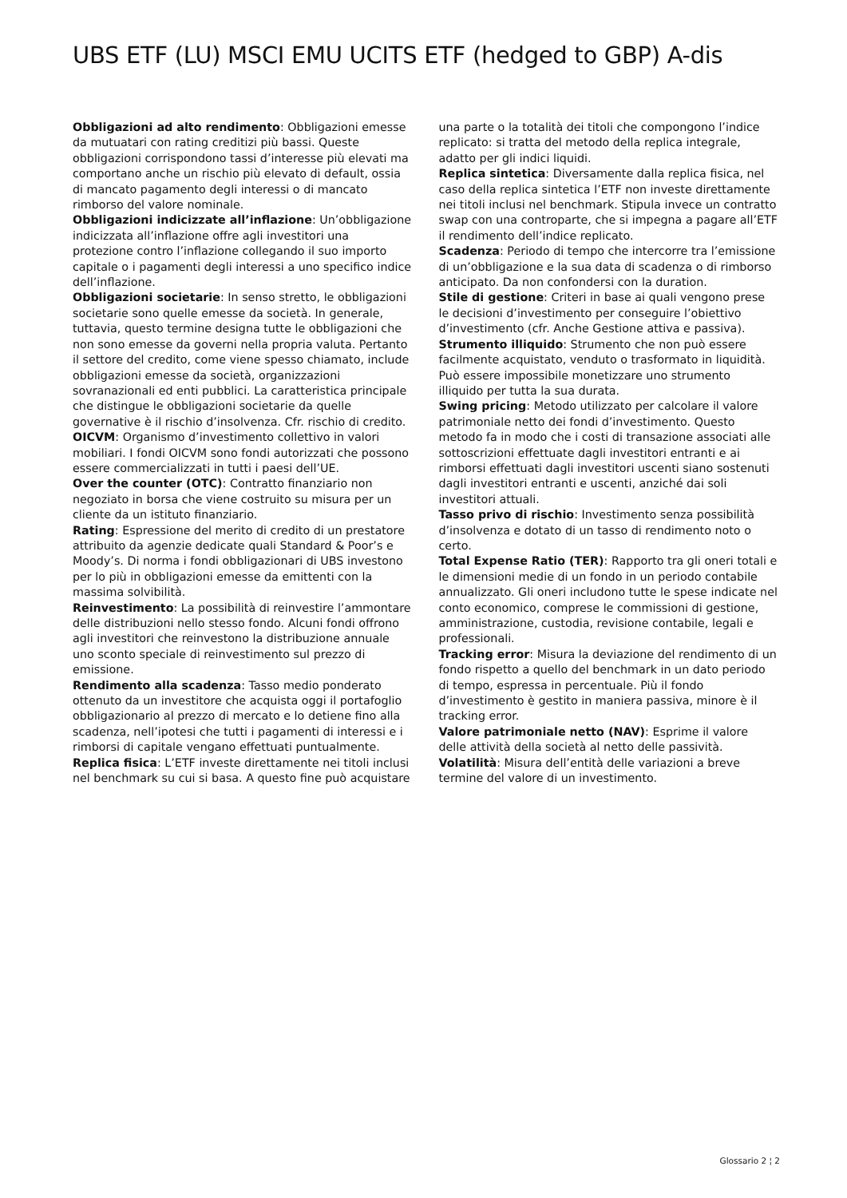UBS ETF (LU) MSCI EMU UCITS ETF (hedged to GBP) A-dis
Obbligazioni ad alto rendimento: Obbligazioni emesse da mutuatari con rating creditizi più bassi. Queste obbligazioni corrispondono tassi d’interesse più elevati ma comportano anche un rischio più elevato di default, ossia di mancato pagamento degli interessi o di mancato rimborso del valore nominale.
Obbligazioni indicizzate all’inflazione: Un’obbligazione indicizzata all’inflazione offre agli investitori una protezione contro l’inflazione collegando il suo importo capitale o i pagamenti degli interessi a uno specifico indice dell’inflazione.
Obbligazioni societarie: In senso stretto, le obbligazioni societarie sono quelle emesse da società. In generale, tuttavia, questo termine designa tutte le obbligazioni che non sono emesse da governi nella propria valuta. Pertanto il settore del credito, come viene spesso chiamato, include obbligazioni emesse da società, organizzazioni sovranazionali ed enti pubblici. La caratteristica principale che distingue le obbligazioni societarie da quelle governative è il rischio d’insolvenza. Cfr. rischio di credito.
OICVM: Organismo d’investimento collettivo in valori mobiliari. I fondi OICVM sono fondi autorizzati che possono essere commercializzati in tutti i paesi dell’UE.
Over the counter (OTC): Contratto finanziario non negoziato in borsa che viene costruito su misura per un cliente da un istituto finanziario.
Rating: Espressione del merito di credito di un prestatore attribuito da agenzie dedicate quali Standard & Poor’s e Moody’s. Di norma i fondi obbligazionari di UBS investono per lo più in obbligazioni emesse da emittenti con la massima solvibilità.
Reinvestimento: La possibilità di reinvestire l’ammontare delle distribuzioni nello stesso fondo. Alcuni fondi offrono agli investitori che reinvestono la distribuzione annuale uno sconto speciale di reinvestimento sul prezzo di emissione.
Rendimento alla scadenza: Tasso medio ponderato ottenuto da un investitore che acquista oggi il portafoglio obbligazionario al prezzo di mercato e lo detiene fino alla scadenza, nell’ipotesi che tutti i pagamenti di interessi e i rimborsi di capitale vengano effettuati puntualmente.
Replica fisica: L’ETF investe direttamente nei titoli inclusi nel benchmark su cui si basa. A questo fine può acquistare una parte o la totalità dei titoli che compongono l’indice replicato: si tratta del metodo della replica integrale, adatto per gli indici liquidi.
Replica sintetica: Diversamente dalla replica fisica, nel caso della replica sintetica l’ETF non investe direttamente nei titoli inclusi nel benchmark. Stipula invece un contratto swap con una controparte, che si impegna a pagare all’ETF il rendimento dell’indice replicato.
Scadenza: Periodo di tempo che intercorre tra l’emissione di un’obbligazione e la sua data di scadenza o di rimborso anticipato. Da non confondersi con la duration.
Stile di gestione: Criteri in base ai quali vengono prese le decisioni d’investimento per conseguire l’obiettivo d’investimento (cfr. Anche Gestione attiva e passiva).
Strumento illiquido: Strumento che non può essere facilmente acquistato, venduto o trasformato in liquidità. Può essere impossibile monetizzare uno strumento illiquido per tutta la sua durata.
Swing pricing: Metodo utilizzato per calcolare il valore patrimoniale netto dei fondi d’investimento. Questo metodo fa in modo che i costi di transazione associati alle sottoscrizioni effettuate dagli investitori entranti e ai rimborsi effettuati dagli investitori uscenti siano sostenuti dagli investitori entranti e uscenti, anziché dai soli investitori attuali.
Tasso privo di rischio: Investimento senza possibilità d’insolvenza e dotato di un tasso di rendimento noto o certo.
Total Expense Ratio (TER): Rapporto tra gli oneri totali e le dimensioni medie di un fondo in un periodo contabile annualizzato. Gli oneri includono tutte le spese indicate nel conto economico, comprese le commissioni di gestione, amministrazione, custodia, revisione contabile, legali e professionali.
Tracking error: Misura la deviazione del rendimento di un fondo rispetto a quello del benchmark in un dato periodo di tempo, espressa in percentuale. Più il fondo d’investimento è gestito in maniera passiva, minore è il tracking error.
Valore patrimoniale netto (NAV): Esprime il valore delle attività della società al netto delle passività.
Volatilità: Misura dell’entità delle variazioni a breve termine del valore di un investimento.
Glossario 2 ¦ 2